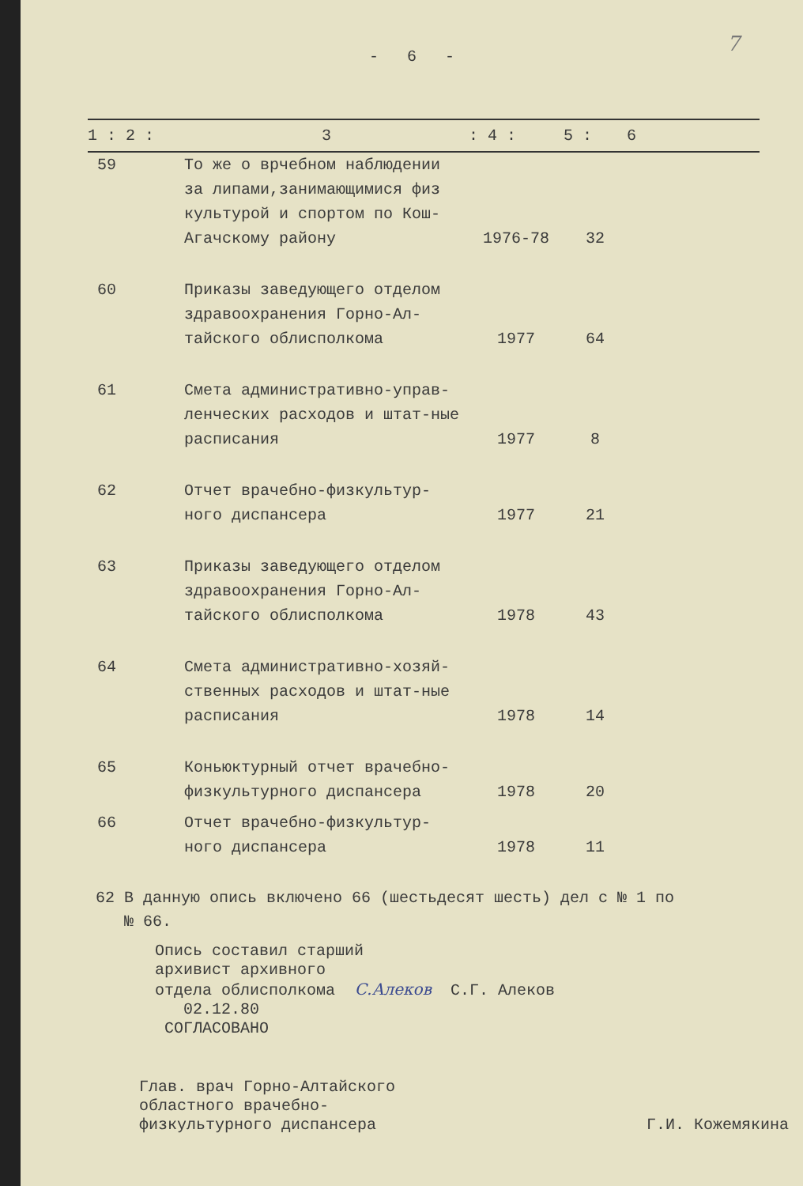7
- 6 -
| 1 : 2 : | 3 | : 4 : | 5 : | 6 |
| --- | --- | --- | --- | --- |
| 59 | То же о врчебном наблюдении за липами,занимающимися физ культурой и спортом по Кош-Агачскому району | 1976-78 | 32 | |
| 60 | Приказы заведующего отделом здравоохранения Горно-Ал-тайского облисполкома | 1977 | 64 | |
| 61 | Смета административно-управ-ленческих расходов и штат-ные расписания | 1977 | 8 | |
| 62 | Отчет врачебно-физкультур-ного диспансера | 1977 | 21 | |
| 63 | Приказы заведующего отделом здравоохранения Горно-Ал-тайского облисполкома | 1978 | 43 | |
| 64 | Смета административно-хозяй-ственных расходов и штат-ные расписания | 1978 | 14 | |
| 65 | Коньюктурный отчет врачебно-физкультурного диспансера | 1978 | 20 | |
| 66 | Отчет врачебно-физкультур-ного диспансера | 1978 | 11 | |
62 В данную опись включено 66 (шестьдесят шесть) дел с № 1 по
№ 66.
Опись составил старший
архивист архивного
отдела облисполкома С.Алеков С.Г. Алеков
02.12.80
СОГЛАСОВАНО
Глав. врач Горно-Алтайского
областного врачебно-
физкультурного диспансера Г.И. Кожемякина